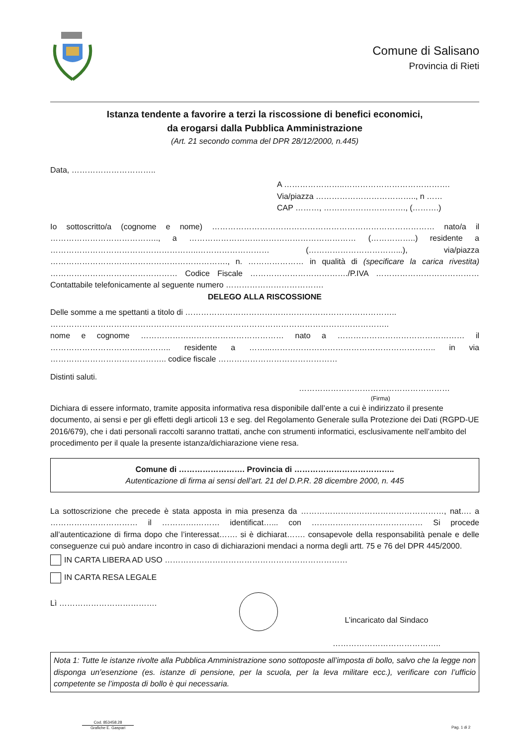Comune di Salisano
Provincia di Rieti
Istanza tendente a favorire a terzi la riscossione di benefici economici,
da erogarsi dalla Pubblica Amministrazione
(Art. 21 secondo comma del DPR 28/12/2000, n.445)
Data, …………………………..
A …………………..………………………………….
Via/piazza ……………………………….., n ……
CAP ………, …………………………., (……….)
Io sottoscritto/a (cognome e nome) ………………………………………………………………………… nato/a il ………………………………….., a ……………………………………………………… (……………..) residente a ………………………………………………..……………………… (……………………………...), via/piazza …………………………………………………………., n. ………………… in qualità di (specificare la carica rivestita) ………………………………………… Codice Fiscale ………………………………./P.IVA ………………………………… Contattabile telefonicamente al seguente numero ……………………………….
DELEGO ALLA RISCOSSIONE
Delle somme a me spettanti a titolo di ……………………………………………………………………..
………………………………………………………………………………………………………………..
nome e cognome ……………………………………………… nato a ………………………………………… il ……………………………..……….. residente a ……...…………………………………………………….. in via …………………………………….. codice fiscale ………………………………………
Distinti saluti.
…………………………………………………
(Firma)
Dichiara di essere informato, tramite apposita informativa resa disponibile dall’ente a cui è indirizzato il presente documento, ai sensi e per gli effetti degli articoli 13 e seg. del Regolamento Generale sulla Protezione dei Dati (RGPD-UE 2016/679), che i dati personali raccolti saranno trattati, anche con strumenti informatici, esclusivamente nell’ambito del procedimento per il quale la presente istanza/dichiarazione viene resa.
Comune di ……………………. Provincia di ………………………………..
Autenticazione di firma ai sensi dell’art. 21 del D.P.R. 28 dicembre 2000, n. 445
La sottoscrizione che precede è stata apposta in mia presenza da ………………………………………………, nat…. a …………………………… il ………….……… identificat…... con …………………………………… Si procede all’autenticazione di firma dopo che l’interessat……. si è dichiarat……. consapevole della responsabilità penale e delle conseguenze cui può andare incontro in caso di dichiarazioni mendaci a norma degli artt. 75 e 76 del DPR 445/2000.
IN CARTA LIBERA AD USO ……………………………………………………………
IN CARTA RESA LEGALE
Lì ……………………………….
L’incaricato dal Sindaco
…………………………………..
Nota 1: Tutte le istanze rivolte alla Pubblica Amministrazione sono sottoposte all’imposta di bollo, salvo che la legge non disponga un’esenzione (es. istanze di pensione, per la scuola, per la leva militare ecc.), verificare con l’ufficio competente se l’imposta di bollo è qui necessaria.
Cod. 853458.28
Grafiche E. Gaspari
Pag. 1 di 2